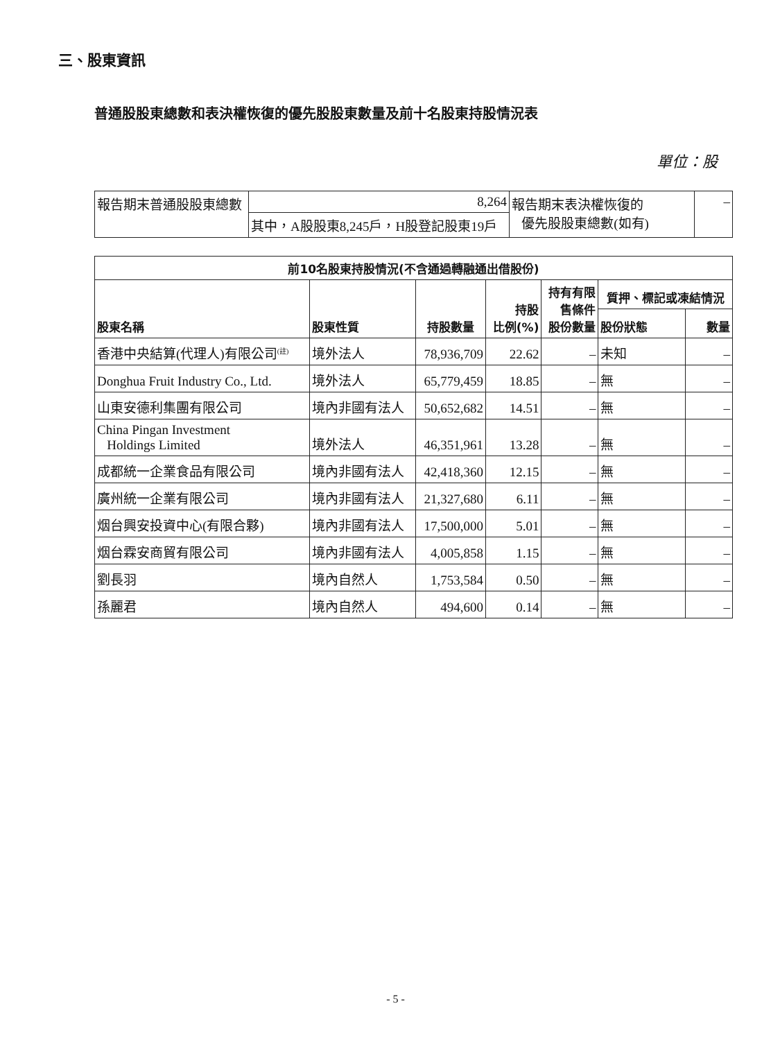三、股東資訊
普通股股東總數和表決權恢復的優先股股東數量及前十名股東持股情況表
單位：股
| 報告期末普通股股東總數 | 8,264 | 報告期末表決權恢復的 優先股股東總數(如有) | – |
| | 其中，A股股東8,245戶，H股登記股東19戶 | | |
| 前10名股東持股情況(不含通過轉融通出借股份) | | | | | | |
| --- | --- | --- | --- | --- | --- | --- |
| 股東名稱 | 股東性質 | 持股數量 | 持股 比例(%) | 持有有限 售條件 股份數量 | 質押、標記或凍結情況 | |
| | | | | | 股份狀態 | 數量 |
| 香港中央結算(代理人)有限公司<sup>(註)</sup> | 境外法人 | 78,936,709 | 22.62 | – | 未知 | – |
| Donghua Fruit Industry Co., Ltd. | 境外法人 | 65,779,459 | 18.85 | – | 無 | – |
| 山東安德利集團有限公司 | 境內非國有法人 | 50,652,682 | 14.51 | – | 無 | – |
| China Pingan Investment Holdings Limited | 境外法人 | 46,351,961 | 13.28 | – | 無 | – |
| 成都統一企業食品有限公司 | 境內非國有法人 | 42,418,360 | 12.15 | – | 無 | – |
| 廣州統一企業有限公司 | 境內非國有法人 | 21,327,680 | 6.11 | – | 無 | – |
| 烟台興安投資中心(有限合夥) | 境內非國有法人 | 17,500,000 | 5.01 | – | 無 | – |
| 烟台霖安商貿有限公司 | 境內非國有法人 | 4,005,858 | 1.15 | – | 無 | – |
| 劉長羽 | 境內自然人 | 1,753,584 | 0.50 | – | 無 | – |
| 孫麗君 | 境內自然人 | 494,600 | 0.14 | – | 無 | – |
- 5 -